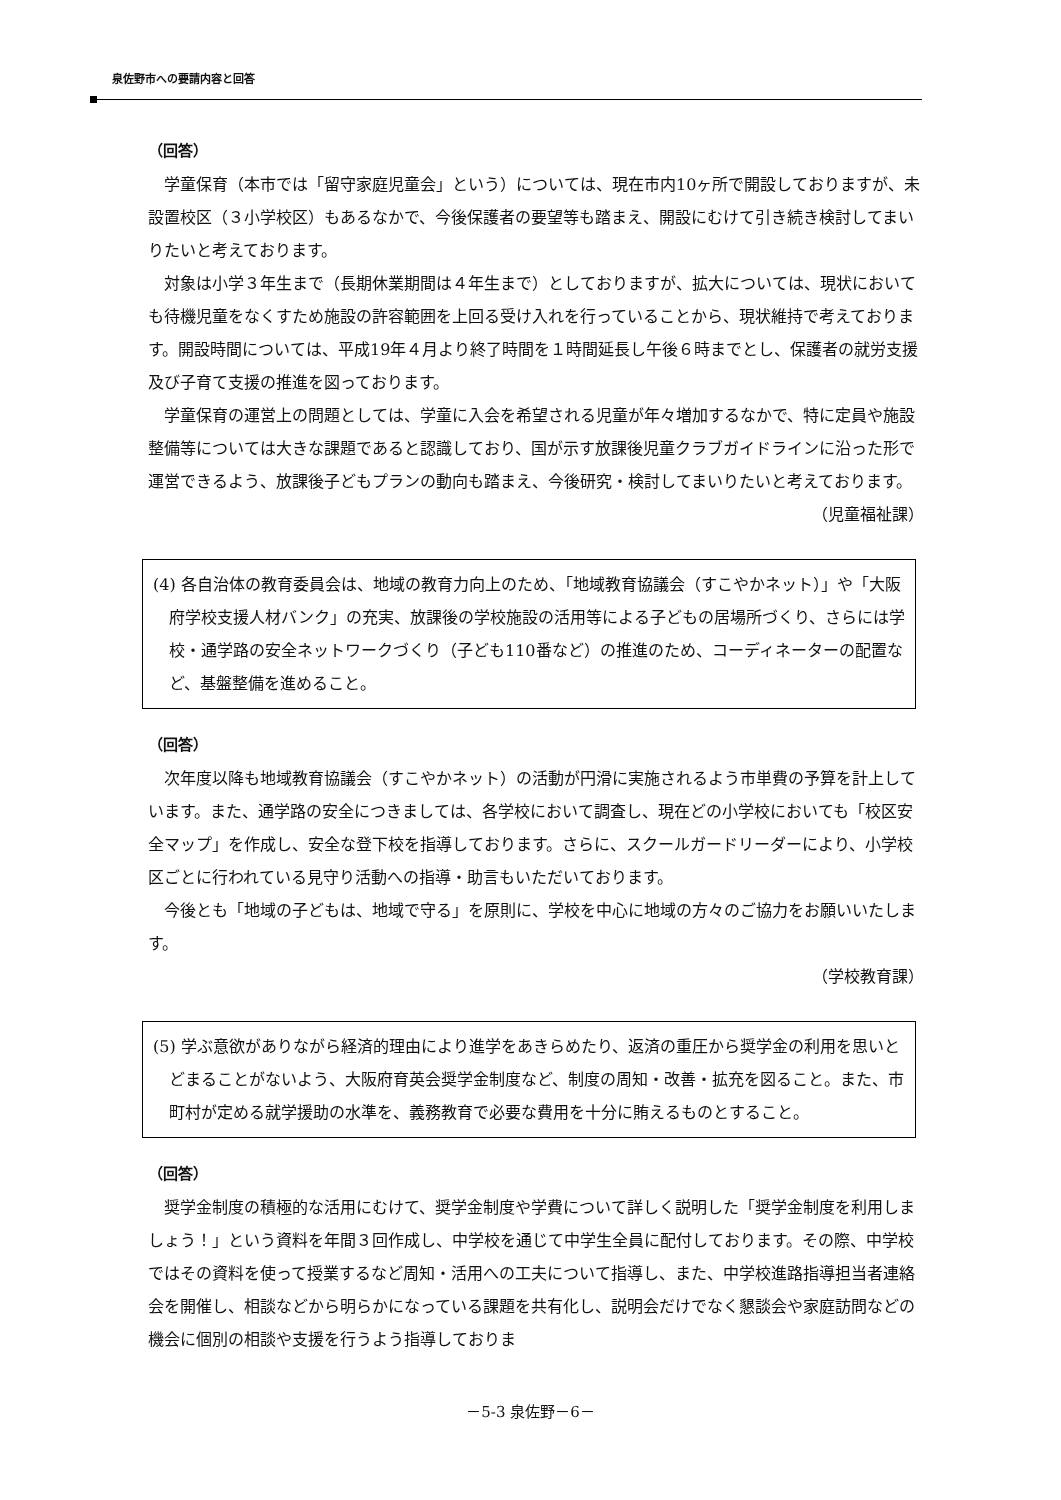泉佐野市への要請内容と回答
（回答）
学童保育（本市では「留守家庭児童会」という）については、現在市内10ヶ所で開設しておりますが、未設置校区（３小学校区）もあるなかで、今後保護者の要望等も踏まえ、開設にむけて引き続き検討してまいりたいと考えております。
対象は小学３年生まで（長期休業期間は４年生まで）としておりますが、拡大については、現状においても待機児童をなくすため施設の許容範囲を上回る受け入れを行っていることから、現状維持で考えております。開設時間については、平成19年４月より終了時間を１時間延長し午後６時までとし、保護者の就労支援及び子育て支援の推進を図っております。
学童保育の運営上の問題としては、学童に入会を希望される児童が年々増加するなかで、特に定員や施設整備等については大きな課題であると認識しており、国が示す放課後児童クラブガイドラインに沿った形で運営できるよう、放課後子どもプランの動向も踏まえ、今後研究・検討してまいりたいと考えております。
（児童福祉課）
(4) 各自治体の教育委員会は、地域の教育力向上のため、「地域教育協議会（すこやかネット）」や「大阪府学校支援人材バンク」の充実、放課後の学校施設の活用等による子どもの居場所づくり、さらには学校・通学路の安全ネットワークづくり（子ども110番など）の推進のため、コーディネーターの配置など、基盤整備を進めること。
（回答）
次年度以降も地域教育協議会（すこやかネット）の活動が円滑に実施されるよう市単費の予算を計上しています。また、通学路の安全につきましては、各学校において調査し、現在どの小学校においても「校区安全マップ」を作成し、安全な登下校を指導しております。さらに、スクールガードリーダーにより、小学校区ごとに行われている見守り活動への指導・助言もいただいております。
今後とも「地域の子どもは、地域で守る」を原則に、学校を中心に地域の方々のご協力をお願いいたします。
（学校教育課）
(5) 学ぶ意欲がありながら経済的理由により進学をあきらめたり、返済の重圧から奨学金の利用を思いとどまることがないよう、大阪府育英会奨学金制度など、制度の周知・改善・拡充を図ること。また、市町村が定める就学援助の水準を、義務教育で必要な費用を十分に賄えるものとすること。
（回答）
奨学金制度の積極的な活用にむけて、奨学金制度や学費について詳しく説明した「奨学金制度を利用しましょう！」という資料を年間３回作成し、中学校を通じて中学生全員に配付しております。その際、中学校ではその資料を使って授業するなど周知・活用への工夫について指導し、また、中学校進路指導担当者連絡会を開催し、相談などから明らかになっている課題を共有化し、説明会だけでなく懇談会や家庭訪問などの機会に個別の相談や支援を行うよう指導しておりま
－5-3 泉佐野－6－